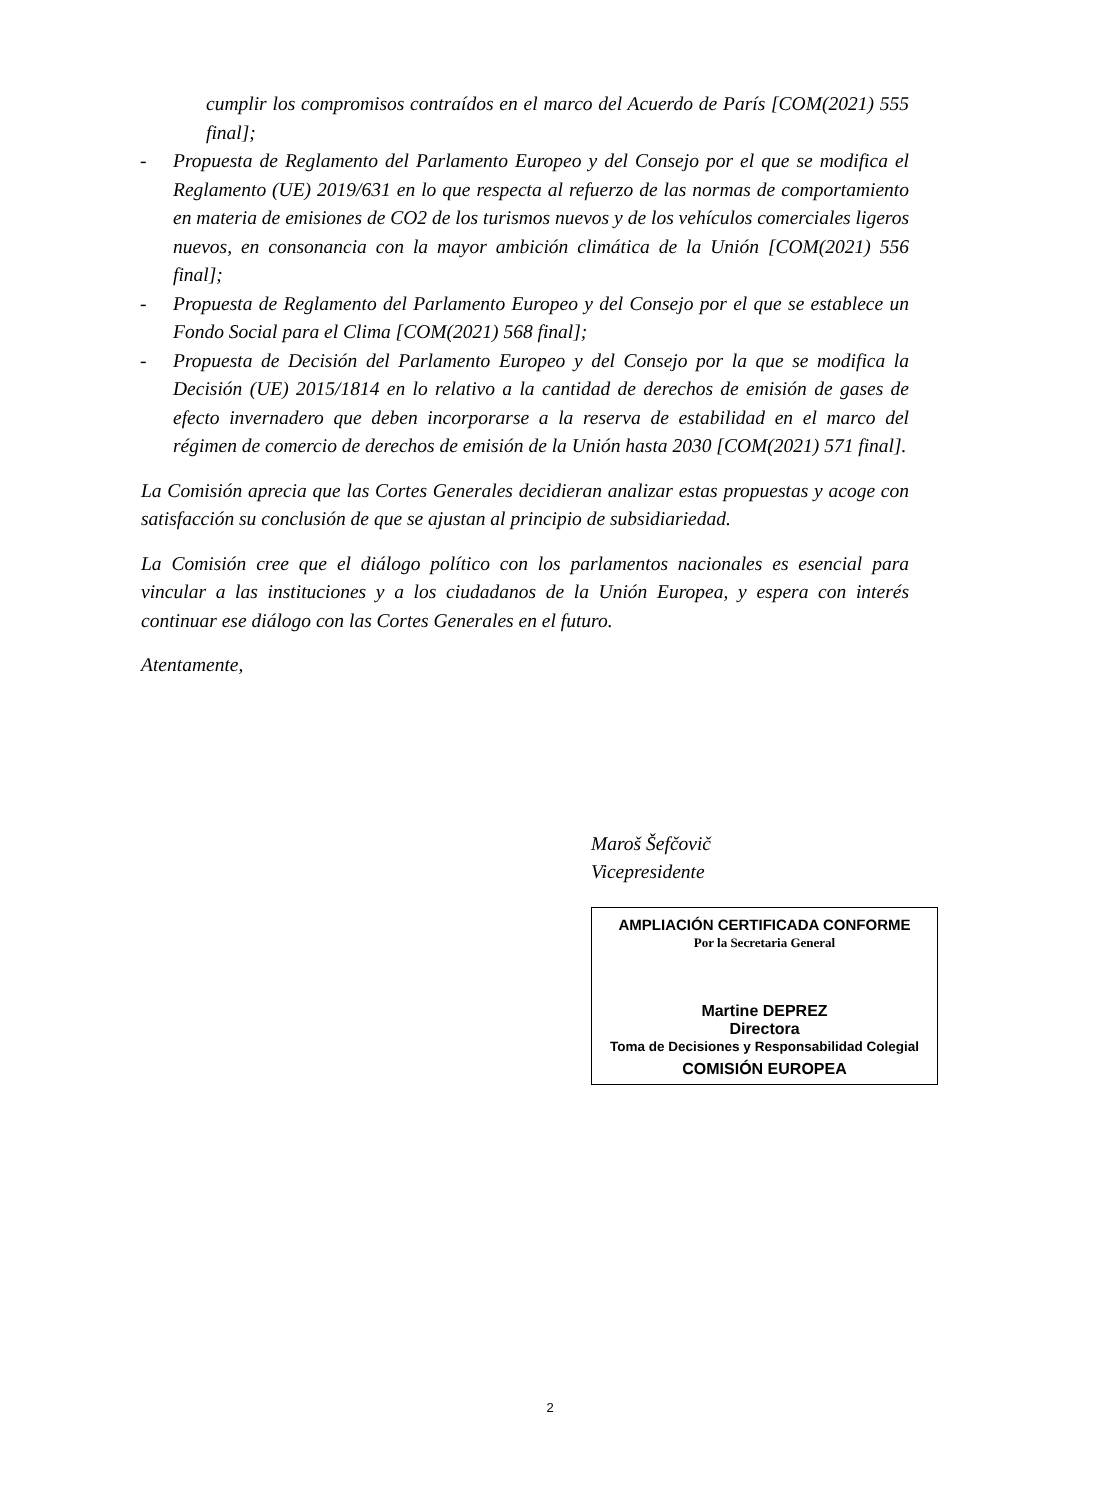cumplir los compromisos contraídos en el marco del Acuerdo de París [COM(2021) 555 final];
- Propuesta de Reglamento del Parlamento Europeo y del Consejo por el que se modifica el Reglamento (UE) 2019/631 en lo que respecta al refuerzo de las normas de comportamiento en materia de emisiones de CO2 de los turismos nuevos y de los vehículos comerciales ligeros nuevos, en consonancia con la mayor ambición climática de la Unión [COM(2021) 556 final];
- Propuesta de Reglamento del Parlamento Europeo y del Consejo por el que se establece un Fondo Social para el Clima [COM(2021) 568 final];
- Propuesta de Decisión del Parlamento Europeo y del Consejo por la que se modifica la Decisión (UE) 2015/1814 en lo relativo a la cantidad de derechos de emisión de gases de efecto invernadero que deben incorporarse a la reserva de estabilidad en el marco del régimen de comercio de derechos de emisión de la Unión hasta 2030 [COM(2021) 571 final].
La Comisión aprecia que las Cortes Generales decidieran analizar estas propuestas y acoge con satisfacción su conclusión de que se ajustan al principio de subsidiariedad.
La Comisión cree que el diálogo político con los parlamentos nacionales es esencial para vincular a las instituciones y a los ciudadanos de la Unión Europea, y espera con interés continuar ese diálogo con las Cortes Generales en el futuro.
Atentamente,
Maroš Šefčovič
Vicepresidente
AMPLIACIÓN CERTIFICADA CONFORME
Por la Secretaria General
Martine DEPREZ
Directora
Toma de Decisiones y Responsabilidad Colegial
COMISIÓN EUROPEA
2